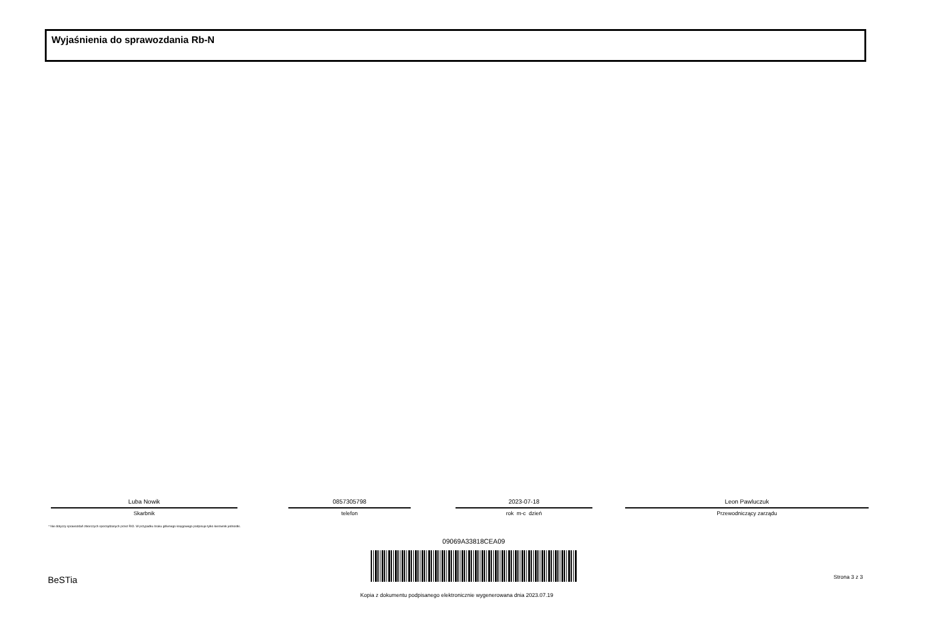Wyjaśnienia do sprawozdania Rb-N
Luba Nowik
Skarbnik
0857305798
telefon
2023-07-18
rok m-c dzień
Leon Pawluczuk
Przewodniczący zarządu
* Nie dotyczy sprawozdań zbiorczych sporządzanych przez RIO. W przypadku braku głównego księgowego podpisuje tylko kierownik jednostki.
09069A33818CEA09
BeSTia Strona 3 z 3
Kopia z dokumentu podpisanego elektronicznie wygenerowana dnia 2023.07.19